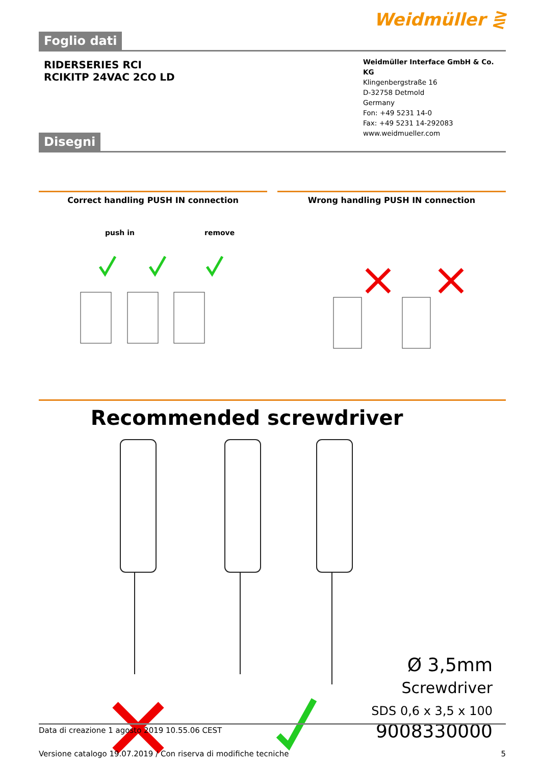Weidmüller ⋛
Foglio dati
RIDERSERIES RCI
RCIKITP 24VAC 2CO LD
Weidmüller Interface GmbH & Co. KG
Klingenbergstraße 16
D-32758 Detmold
Germany
Fon: +49 5231 14-0
Fax: +49 5231 14-292083
www.weidmueller.com
Disegni
Correct handling PUSH IN connection
push in remove
Wrong handling PUSH IN connection
Recommended screwdriver
Ø 3,5mm
Screwdriver
SDS 0,6 x 3,5 x 100
9008330000
Data di creazione 1 agosto 2019 10.55.06 CEST
Versione catalogo 19.07.2019 / Con riserva di modifiche tecniche 5